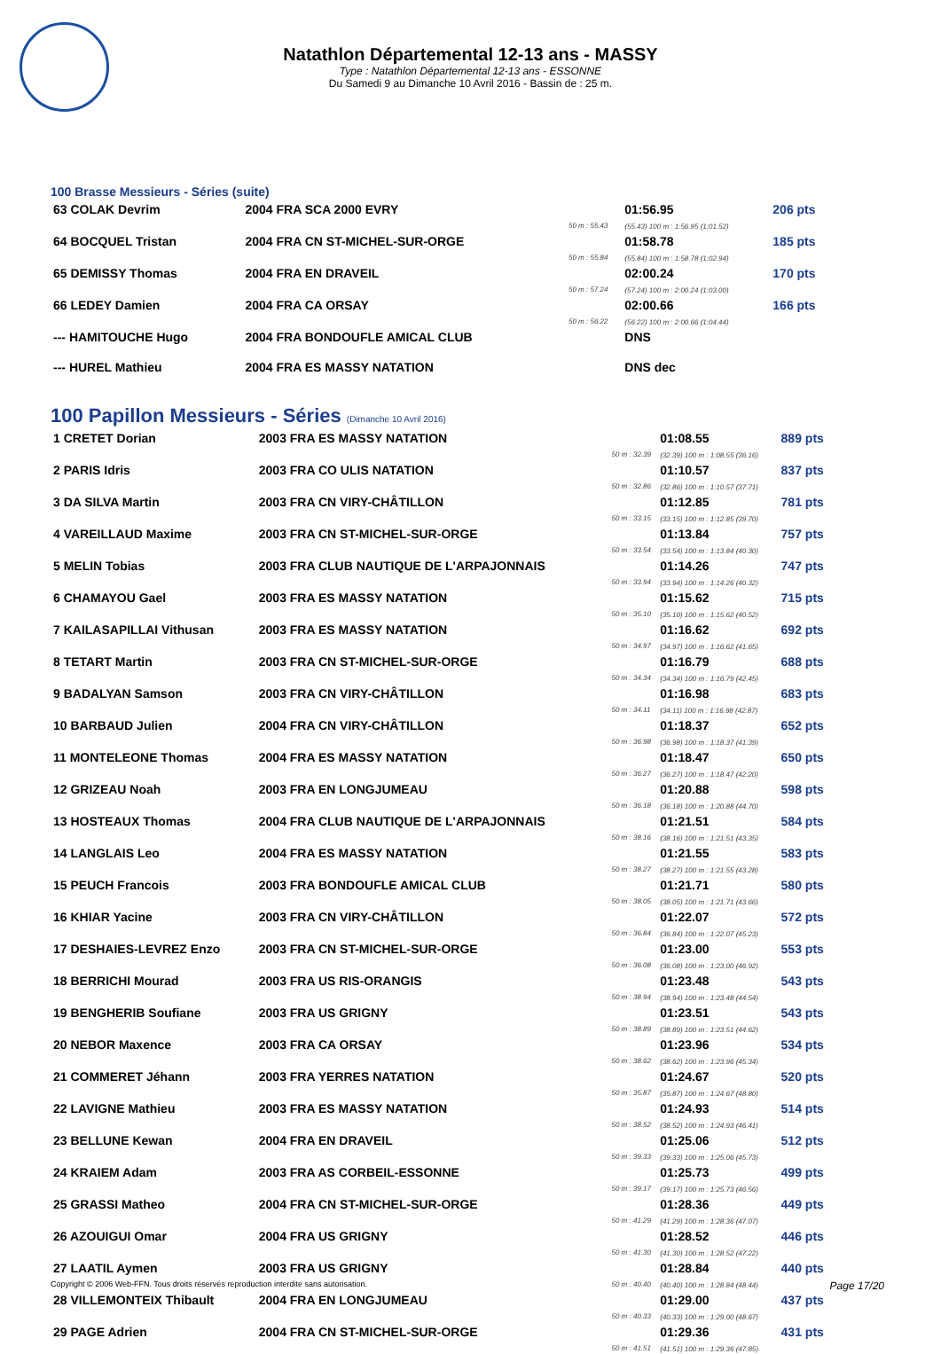Natathlon Départemental 12-13 ans - MASSY
Type : Natathlon Départemental 12-13 ans - ESSONNE
Du Samedi 9 au Dimanche 10 Avril 2016 - Bassin de : 25 m.
100 Brasse Messieurs - Séries (suite)
| 63 COLAK Devrim | 2004 FRA SCA 2000 EVRY | 50 m : 55.43 | 01:56.95 (55.43) 100 m : 1:56.95 (1:01.52) | 206 pts |
| 64 BOCQUEL Tristan | 2004 FRA CN ST-MICHEL-SUR-ORGE | 50 m : 55.84 | 01:58.78 (55.84) 100 m : 1:58.78 (1:02.94) | 185 pts |
| 65 DEMISSY Thomas | 2004 FRA EN DRAVEIL | 50 m : 57.24 | 02:00.24 (57.24) 100 m : 2:00.24 (1:03.00) | 170 pts |
| 66 LEDEY Damien | 2004 FRA CA ORSAY | 50 m : 56.22 | 02:00.66 (56.22) 100 m : 2:00.66 (1:04.44) | 166 pts |
| --- HAMITOUCHE Hugo | 2004 FRA BONDOUFLE AMICAL CLUB | | DNS | |
| --- HUREL Mathieu | 2004 FRA ES MASSY NATATION | | DNS dec | |
100 Papillon Messieurs - Séries (Dimanche 10 Avril 2016)
| 1 CRETET Dorian | 2003 FRA ES MASSY NATATION | 50 m : 32.39 | 01:08.55 (32.39) 100 m : 1:08.55 (36.16) | 889 pts |
| 2 PARIS Idris | 2003 FRA CO ULIS NATATION | 50 m : 32.86 | 01:10.57 (32.86) 100 m : 1:10.57 (37.71) | 837 pts |
| 3 DA SILVA Martin | 2003 FRA CN VIRY-CHÂTILLON | 50 m : 33.15 | 01:12.85 (33.15) 100 m : 1:12.85 (39.70) | 781 pts |
| 4 VAREILLAUD Maxime | 2003 FRA CN ST-MICHEL-SUR-ORGE | 50 m : 33.54 | 01:13.84 (33.54) 100 m : 1:13.84 (40.30) | 757 pts |
| 5 MELIN Tobias | 2003 FRA CLUB NAUTIQUE DE L'ARPAJONNAIS | 50 m : 33.94 | 01:14.26 (33.94) 100 m : 1:14.26 (40.32) | 747 pts |
| 6 CHAMAYOU Gael | 2003 FRA ES MASSY NATATION | 50 m : 35.10 | 01:15.62 (35.10) 100 m : 1:15.62 (40.52) | 715 pts |
| 7 KAILASAPILLAI Vithusan | 2003 FRA ES MASSY NATATION | 50 m : 34.97 | 01:16.62 (34.97) 100 m : 1:16.62 (41.65) | 692 pts |
| 8 TETART Martin | 2003 FRA CN ST-MICHEL-SUR-ORGE | 50 m : 34.34 | 01:16.79 (34.34) 100 m : 1:16.79 (42.45) | 688 pts |
| 9 BADALYAN Samson | 2003 FRA CN VIRY-CHÂTILLON | 50 m : 34.11 | 01:16.98 (34.11) 100 m : 1:16.98 (42.87) | 683 pts |
| 10 BARBAUD Julien | 2004 FRA CN VIRY-CHÂTILLON | 50 m : 36.98 | 01:18.37 (36.98) 100 m : 1:18.37 (41.39) | 652 pts |
| 11 MONTELEONE Thomas | 2004 FRA ES MASSY NATATION | 50 m : 36.27 | 01:18.47 (36.27) 100 m : 1:18.47 (42.20) | 650 pts |
| 12 GRIZEAU Noah | 2003 FRA EN LONGJUMEAU | 50 m : 36.18 | 01:20.88 (36.18) 100 m : 1:20.88 (44.70) | 598 pts |
| 13 HOSTEAUX Thomas | 2004 FRA CLUB NAUTIQUE DE L'ARPAJONNAIS | 50 m : 38.16 | 01:21.51 (38.16) 100 m : 1:21.51 (43.35) | 584 pts |
| 14 LANGLAIS Leo | 2004 FRA ES MASSY NATATION | 50 m : 38.27 | 01:21.55 (38.27) 100 m : 1:21.55 (43.28) | 583 pts |
| 15 PEUCH Francois | 2003 FRA BONDOUFLE AMICAL CLUB | 50 m : 38.05 | 01:21.71 (38.05) 100 m : 1:21.71 (43.66) | 580 pts |
| 16 KHIAR Yacine | 2003 FRA CN VIRY-CHÂTILLON | 50 m : 36.84 | 01:22.07 (36.84) 100 m : 1:22.07 (45.23) | 572 pts |
| 17 DESHAIES-LEVREZ Enzo | 2003 FRA CN ST-MICHEL-SUR-ORGE | 50 m : 36.08 | 01:23.00 (36.08) 100 m : 1:23.00 (46.92) | 553 pts |
| 18 BERRICHI Mourad | 2003 FRA US RIS-ORANGIS | 50 m : 38.94 | 01:23.48 (38.94) 100 m : 1:23.48 (44.54) | 543 pts |
| 19 BENGHERIB Soufiane | 2003 FRA US GRIGNY | 50 m : 38.89 | 01:23.51 (38.89) 100 m : 1:23.51 (44.62) | 543 pts |
| 20 NEBOR Maxence | 2003 FRA CA ORSAY | 50 m : 38.62 | 01:23.96 (38.62) 100 m : 1:23.96 (45.34) | 534 pts |
| 21 COMMERET Jéhann | 2003 FRA YERRES NATATION | 50 m : 35.87 | 01:24.67 (35.87) 100 m : 1:24.67 (48.80) | 520 pts |
| 22 LAVIGNE Mathieu | 2003 FRA ES MASSY NATATION | 50 m : 38.52 | 01:24.93 (38.52) 100 m : 1:24.93 (46.41) | 514 pts |
| 23 BELLUNE Kewan | 2004 FRA EN DRAVEIL | 50 m : 39.33 | 01:25.06 (39.33) 100 m : 1:25.06 (45.73) | 512 pts |
| 24 KRAIEM Adam | 2003 FRA AS CORBEIL-ESSONNE | 50 m : 39.17 | 01:25.73 (39.17) 100 m : 1:25.73 (46.56) | 499 pts |
| 25 GRASSI Matheo | 2004 FRA CN ST-MICHEL-SUR-ORGE | 50 m : 41.29 | 01:28.36 (41.29) 100 m : 1:28.36 (47.07) | 449 pts |
| 26 AZOUIGUI Omar | 2004 FRA US GRIGNY | 50 m : 41.30 | 01:28.52 (41.30) 100 m : 1:28.52 (47.22) | 446 pts |
| 27 LAATIL Aymen | 2003 FRA US GRIGNY | 50 m : 40.40 | 01:28.84 (40.40) 100 m : 1:28.84 (48.44) | 440 pts |
| 28 VILLEMONTEIX Thibault | 2004 FRA EN LONGJUMEAU | 50 m : 40.33 | 01:29.00 (40.33) 100 m : 1:29.00 (48.67) | 437 pts |
| 29 PAGE Adrien | 2004 FRA CN ST-MICHEL-SUR-ORGE | 50 m : 41.51 | 01:29.36 (41.51) 100 m : 1:29.36 (47.85) | 431 pts |
Copyright © 2006 Web-FFN. Tous droits réservés reproduction interdite sans autorisation. Page 17/20